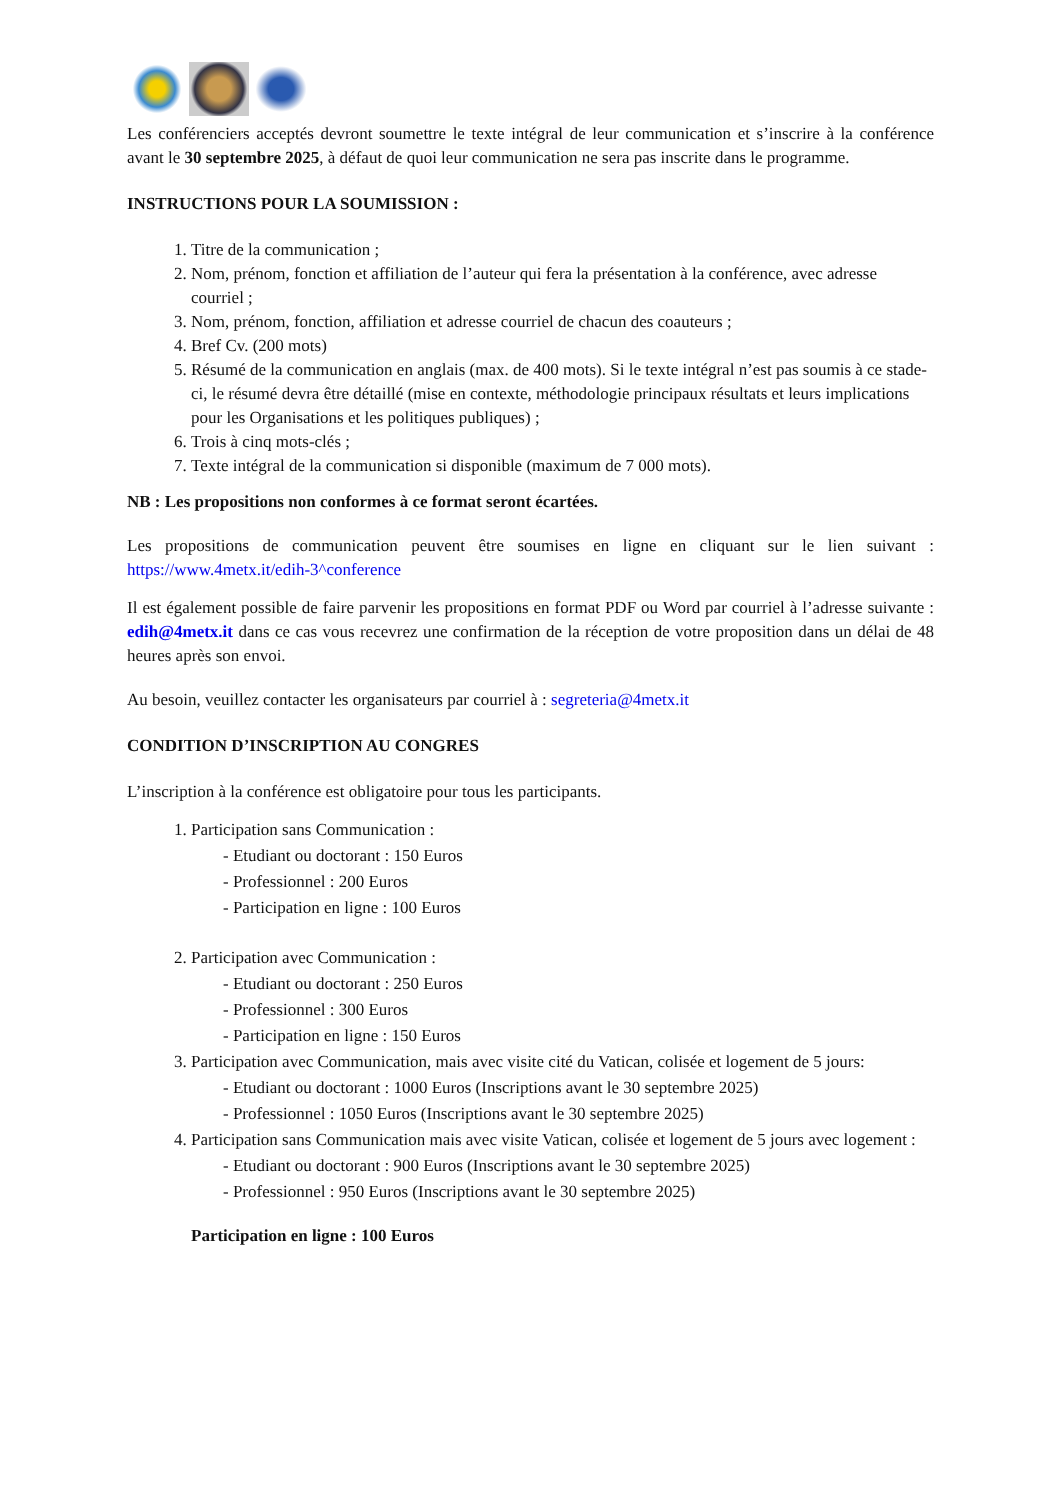Les conférenciers acceptés devront soumettre le texte intégral de leur communication et s’inscrire à la conférence avant le 30 septembre 2025, à défaut de quoi leur communication ne sera pas inscrite dans le programme.
INSTRUCTIONS POUR LA SOUMISSION :
1. Titre de la communication ;
2. Nom, prénom, fonction et affiliation de l’auteur qui fera la présentation à la conférence, avec adresse courriel ;
3. Nom, prénom, fonction, affiliation et adresse courriel de chacun des coauteurs ;
4. Bref Cv. (200 mots)
5. Résumé de la communication en anglais (max. de 400 mots). Si le texte intégral n’est pas soumis à ce stade-ci, le résumé devra être détaillé (mise en contexte, méthodologie principaux résultats et leurs implications pour les Organisations et les politiques publiques) ;
6. Trois à cinq mots-clés ;
7. Texte intégral de la communication si disponible (maximum de 7 000 mots).
NB : Les propositions non conformes à ce format seront écartées.
Les propositions de communication peuvent être soumises en ligne en cliquant sur le lien suivant : https://www.4metx.it/edih-3^conference
Il est également possible de faire parvenir les propositions en format PDF ou Word par courriel à l’adresse suivante : edih@4metx.it dans ce cas vous recevrez une confirmation de la réception de votre proposition dans un délai de 48 heures après son envoi.
Au besoin, veuillez contacter les organisateurs par courriel à : segreteria@4metx.it
CONDITION D’INSCRIPTION AU CONGRES
L’inscription à la conférence est obligatoire pour tous les participants.
1. Participation sans Communication :
- Etudiant ou doctorant : 150 Euros
- Professionnel : 200 Euros
- Participation en ligne : 100 Euros
2. Participation avec Communication :
- Etudiant ou doctorant : 250 Euros
- Professionnel : 300 Euros
- Participation en ligne : 150 Euros
3. Participation avec Communication, mais avec visite cité du Vatican, colisée et logement de 5 jours:
- Etudiant ou doctorant : 1000 Euros (Inscriptions avant le 30 septembre 2025)
- Professionnel : 1050 Euros (Inscriptions avant le 30 septembre 2025)
4. Participation sans Communication mais avec visite Vatican, colisée et logement de 5 jours avec logement :
- Etudiant ou doctorant : 900 Euros (Inscriptions avant le 30 septembre 2025)
- Professionnel : 950 Euros (Inscriptions avant le 30 septembre 2025)
Participation en ligne : 100 Euros